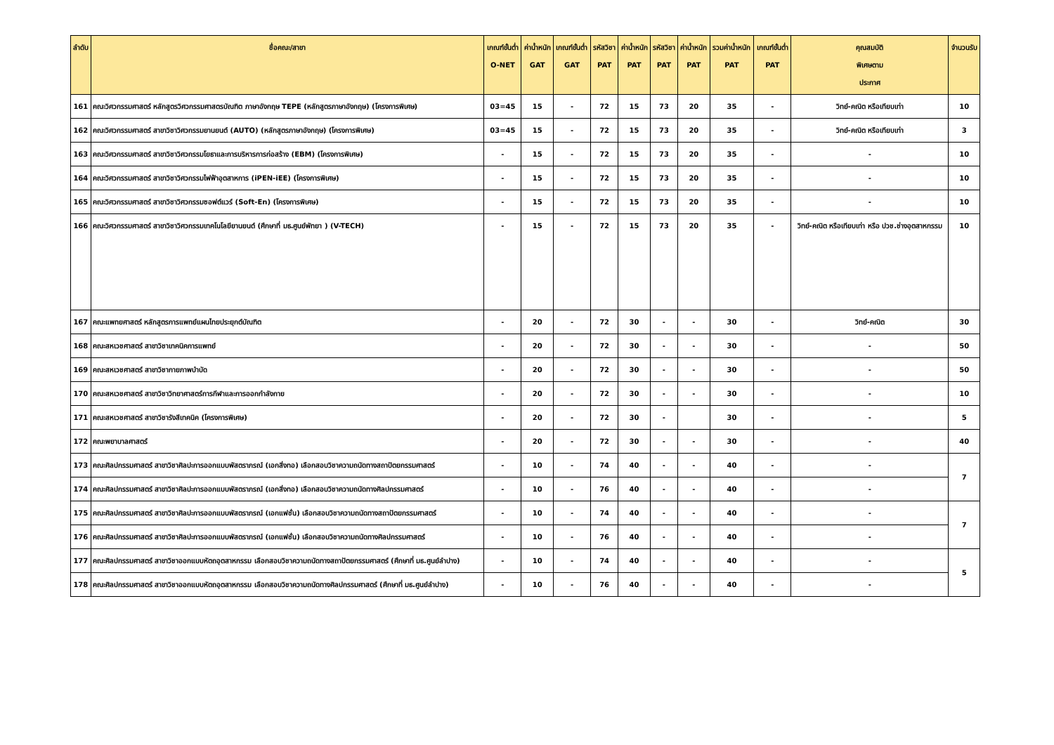| ลำดับ | ชื่อคณะ/สาขา | เกณฑ์ขั้นต่ำ O-NET | ค่าน้ำหนัก GAT | เกณฑ์ขั้นต่ำ GAT | รหัสวิชา PAT | ค่าน้ำหนัก PAT | รหัสวิชา PAT | ค่าน้ำหนัก PAT | รวมค่าน้ำหนัก PAT | เกณฑ์ขั้นต่ำ PAT | คุณสมบัติ พิเศษตาม ประกาศ | จำนวนรับ |
| --- | --- | --- | --- | --- | --- | --- | --- | --- | --- | --- | --- | --- |
| 161 | คณะวิศวกรรมศาสตร์ หลักสูตรวิศวกรรมศาสตรบัณฑิต ภาษาอังกฤษ TEPE (หลักสูตรภาษาอังกฤษ) (โครงการพิเศษ) | 03=45 | 15 | - | 72 | 15 | 73 | 20 | 35 | - | วิทย์-คณิต หรือเทียบเท่า | 10 |
| 162 | คณะวิศวกรรมศาสตร์ สาขาวิชาวิศวกรรมยานยนต์ (AUTO) (หลักสูตรภาษาอังกฤษ) (โครงการพิเศษ) | 03=45 | 15 | - | 72 | 15 | 73 | 20 | 35 | - | วิทย์-คณิต หรือเทียบเท่า | 3 |
| 163 | คณะวิศวกรรมศาสตร์ สาขาวิชาวิศวกรรมโยธาและการบริหารการก่อสร้าง (EBM) (โครงการพิเศษ) | - | 15 | - | 72 | 15 | 73 | 20 | 35 | - | - | 10 |
| 164 | คณะวิศวกรรมศาสตร์ สาขาวิชาวิศวกรรมไฟฟ้าอุตสาหการ (iPEN-iEE) (โครงการพิเศษ) | - | 15 | - | 72 | 15 | 73 | 20 | 35 | - | - | 10 |
| 165 | คณะวิศวกรรมศาสตร์ สาขาวิชาวิศวกรรมซอฟต์แวร์ (Soft-En) (โครงการพิเศษ) | - | 15 | - | 72 | 15 | 73 | 20 | 35 | - | - | 10 |
| 166 | คณะวิศวกรรมศาสตร์ สาขาวิชาวิศวกรรมเทคโนโลยียานยนต์ (ศึกษาที่ มธ.ศูนย์พัทยา ) (V-TECH) | - | 15 | - | 72 | 15 | 73 | 20 | 35 | - | วิทย์-คณิต หรือเทียบเท่า หรือ ปวช.ช่างอุตสาหกรรม | 10 |
| 167 | คณะแพทยศาสตร์ หลักสูตรการแพทย์แผนไทยประยุกต์บัณฑิต | - | 20 | - | 72 | 30 | - | - | 30 | - | วิทย์-คณิต | 30 |
| 168 | คณะสหเวชศาสตร์ สาขาวิชาเทคนิคการแพทย์ | - | 20 | - | 72 | 30 | - | - | 30 | - | - | 50 |
| 169 | คณะสหเวชศาสตร์ สาขาวิชากายภาพบำบัด | - | 20 | - | 72 | 30 | - | - | 30 | - | - | 50 |
| 170 | คณะสหเวชศาสตร์ สาขาวิชาวิทยาศาสตร์การกีฬาและการออกกำลังกาย | - | 20 | - | 72 | 30 | - | - | 30 | - | - | 10 |
| 171 | คณะสหเวชศาสตร์ สาขาวิชารังสีเทคนิค (โครงการพิเศษ) | - | 20 | - | 72 | 30 | - | | 30 | - | - | 5 |
| 172 | คณะพยาบาลศาสตร์ | - | 20 | - | 72 | 30 | - | - | 30 | - | - | 40 |
| 173 | คณะศิลปกรรมศาสตร์ สาขาวิชาศิลปะการออกแบบพัสตราภรณ์ (เอกสิ่งทอ) เลือกสอบวิชาความถนัดทางสถาปัตยกรรมศาสตร์ | - | 10 | - | 74 | 40 | - | - | 40 | - | - | 7 |
| 174 | คณะศิลปกรรมศาสตร์ สาขาวิชาศิลปะการออกแบบพัสตราภรณ์ (เอกสิ่งทอ) เลือกสอบวิชาความถนัดทางศิลปกรรมศาสตร์ | - | 10 | - | 76 | 40 | - | - | 40 | - | - | |
| 175 | คณะศิลปกรรมศาสตร์ สาขาวิชาศิลปะการออกแบบพัสตราภรณ์ (เอกแฟชั่น) เลือกสอบวิชาความถนัดทางสถาปัตยกรรมศาสตร์ | - | 10 | - | 74 | 40 | - | - | 40 | - | - | 7 |
| 176 | คณะศิลปกรรมศาสตร์ สาขาวิชาศิลปะการออกแบบพัสตราภรณ์ (เอกแฟชั่น) เลือกสอบวิชาความถนัดทางศิลปกรรมศาสตร์ | - | 10 | - | 76 | 40 | - | - | 40 | - | - | |
| 177 | คณะศิลปกรรมศาสตร์ สาขาวิชาออกแบบหัตถอุตสาหกรรม เลือกสอบวิชาความถนัดทางสถาปัตยกรรมศาสตร์ (ศึกษาที่ มธ.ศูนย์ลำปาง) | - | 10 | - | 74 | 40 | - | - | 40 | - | - | 5 |
| 178 | คณะศิลปกรรมศาสตร์ สาขาวิชาออกแบบหัตถอุตสาหกรรม เลือกสอบวิชาความถนัดทางศิลปกรรมศาสตร์ (ศึกษาที่ มธ.ศูนย์ลำปาง) | - | 10 | - | 76 | 40 | - | - | 40 | - | - | |